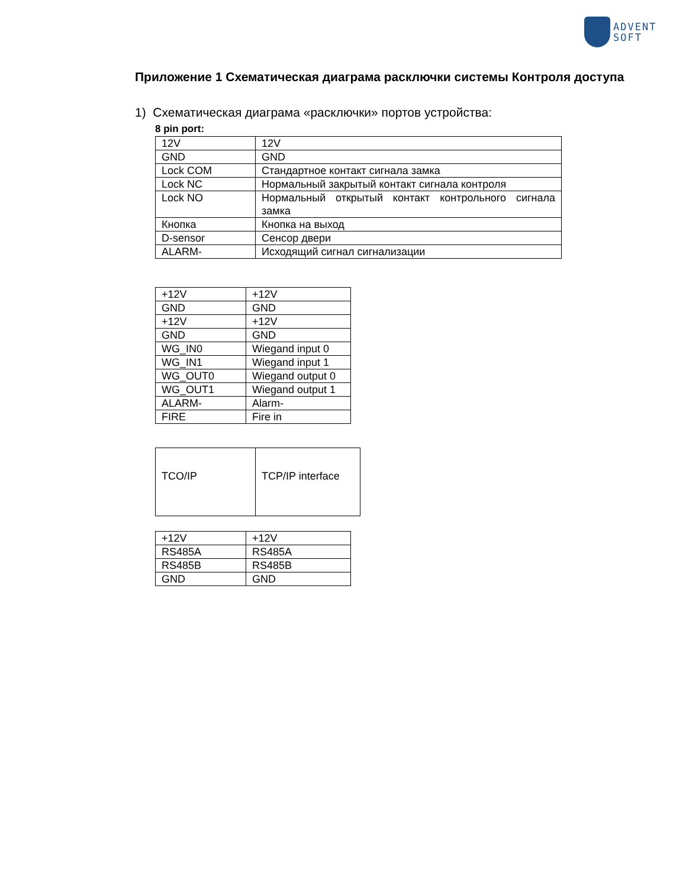ADVENT
SOFT
Приложение 1 Схематическая диаграма расключки системы Контроля доступа
1) Схематическая диаграма «расключки» портов устройства:
8 pin port:
| 12V | 12V |
| GND | GND |
| Lock COM | Стандартное контакт сигнала замка |
| Lock NC | Нормальный закрытый контакт сигнала контроля |
| Lock NO | Нормальный открытый контакт контрольного сигнала замка |
| Кнопка | Кнопка на выход |
| D-sensor | Сенсор двери |
| ALARM- | Исходящий сигнал сигнализации |
| +12V | +12V |
| GND | GND |
| +12V | +12V |
| GND | GND |
| WG_IN0 | Wiegand input 0 |
| WG_IN1 | Wiegand input 1 |
| WG_OUT0 | Wiegand output 0 |
| WG_OUT1 | Wiegand output 1 |
| ALARM- | Alarm- |
| FIRE | Fire in |
| TCO/IP | TCP/IP interface |
| +12V | +12V |
| RS485A | RS485A |
| RS485B | RS485B |
| GND | GND |